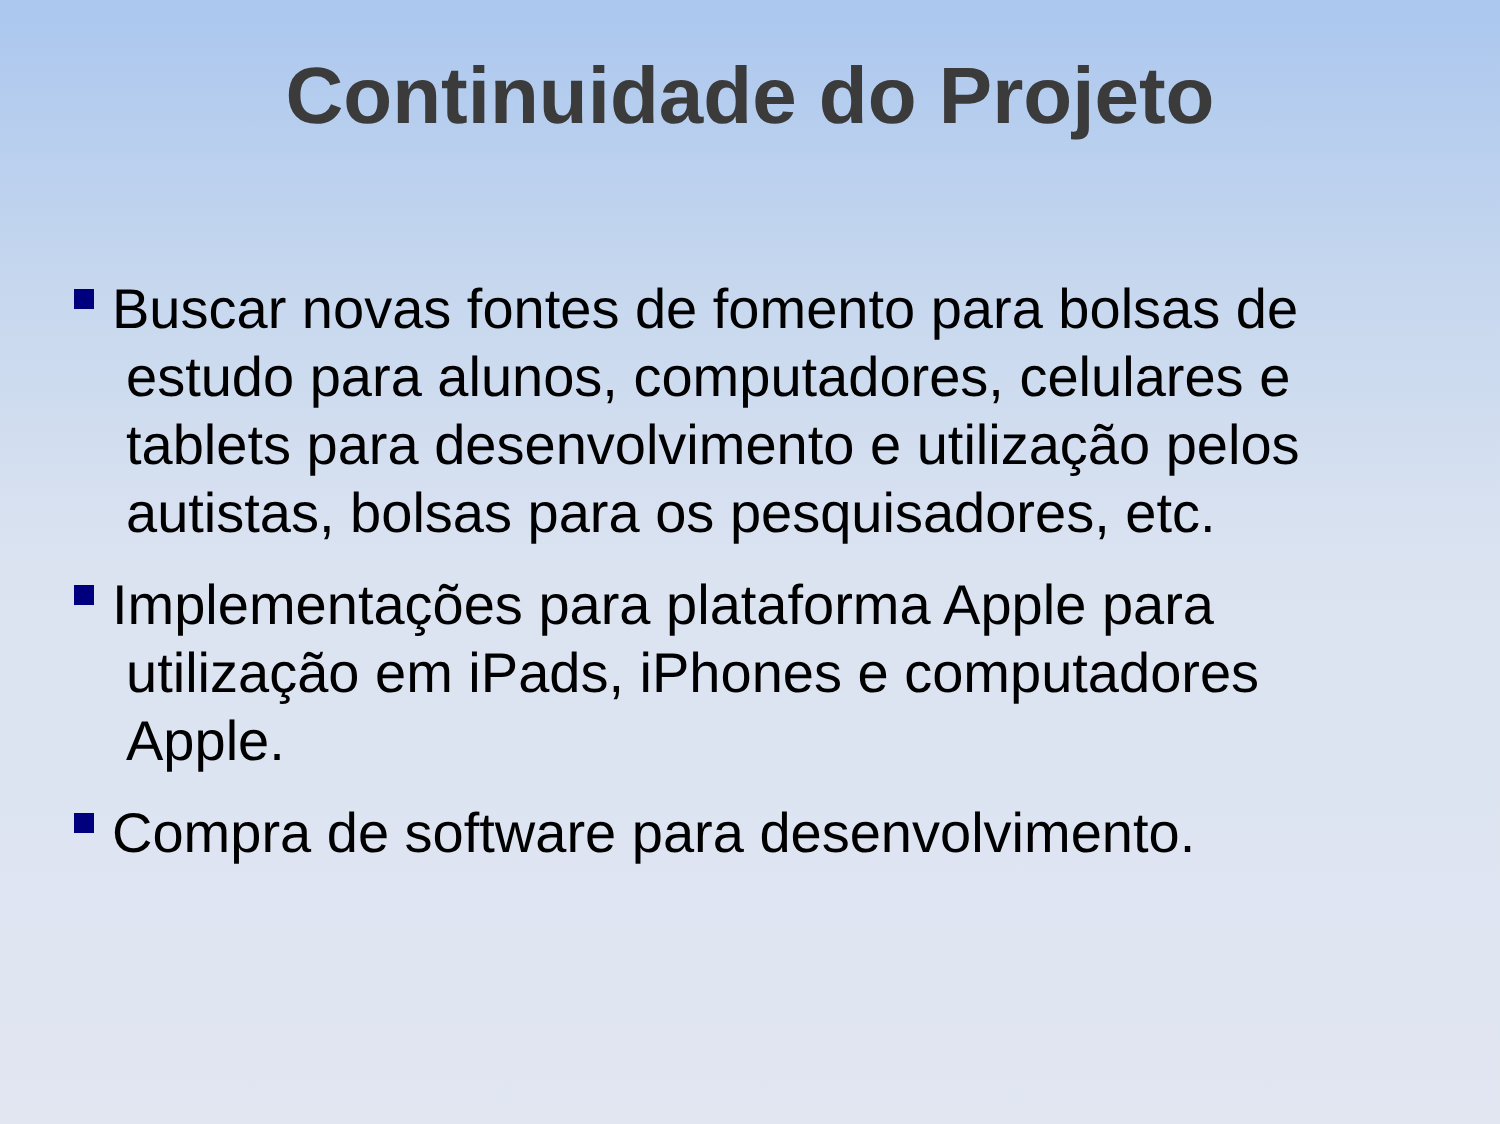Continuidade do Projeto
Buscar novas fontes de fomento para bolsas de estudo para alunos, computadores, celulares e tablets para desenvolvimento e utilização pelos autistas, bolsas para os pesquisadores, etc.
Implementações para plataforma Apple para utilização em iPads, iPhones e computadores Apple.
Compra de software para desenvolvimento.